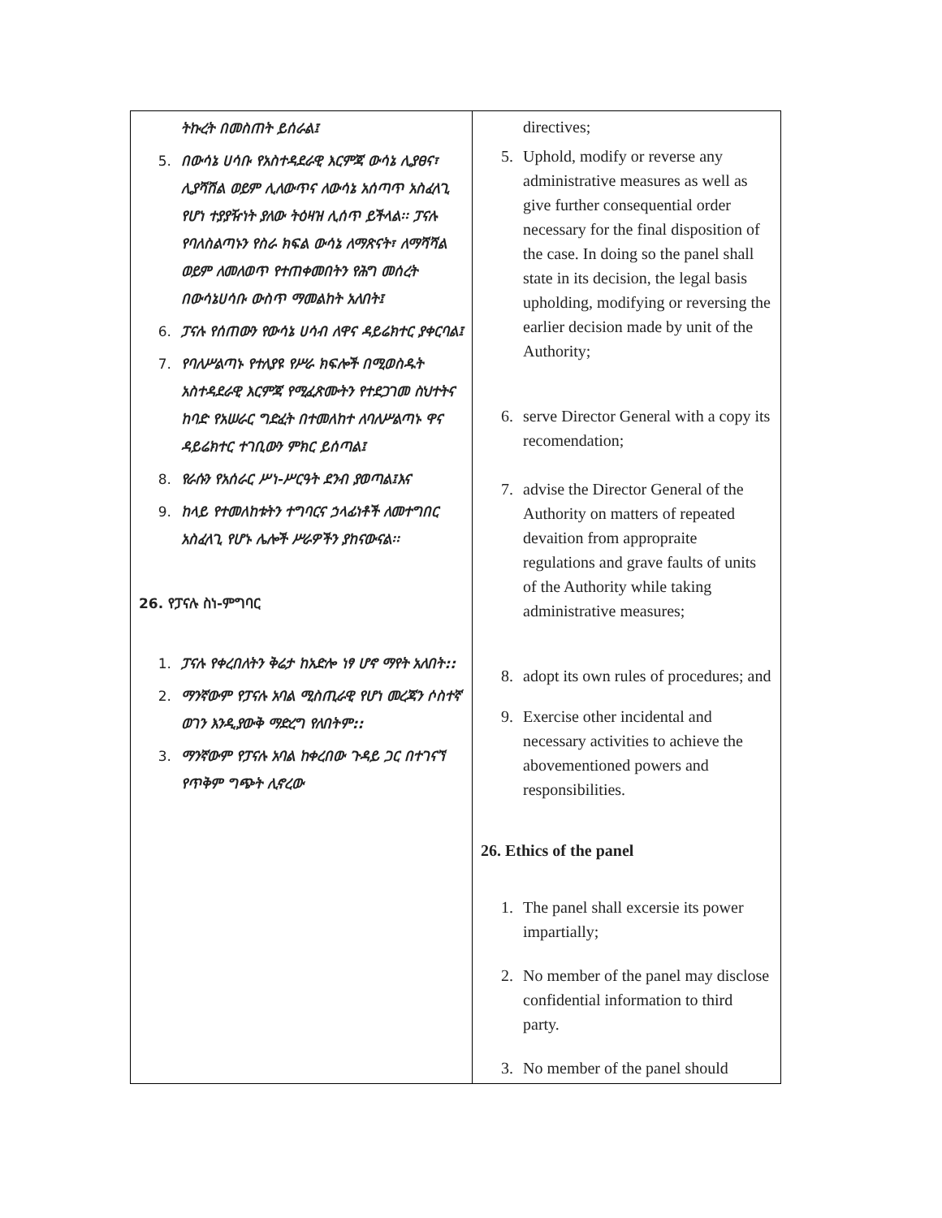| ትኩረት በመስጠት ይሰራል፤ 5. በውሳኔ ሀሳቡ የአስተዳደራዊ እርምጃ ውሳኔ ሊያፀና፣ ሊያሻሽል ወይም ሊለውጥና ለውሳኔ አሰጣጥ አስፈላጊ የሆነ ተያያዥነት ያለው ትዕዛዝ ሊሰጥ ይችላል፡፡ ፓናሉ የባለስልጣኑን የስራ ክፍል ውሳኔ ለማጽናት፣ ለማሻሻል ወይም ለመለወጥ የተጠቀመበትን የሕግ መሰረት በውሳኔሀሳቡ ውስጥ ማመልከት አለበት፤ 6. ፓናሉ የሰጠውን የውሳኔ ሀሳብ ለዋና ዳይሬክተር ያቀርባል፤ 7. የባለሥልጣኑ የተለያዩ የሥራ ክፍሎች በሚወስዱት አስተዳደራዊ እርምጃ የሚፈጽሙትን የተደጋገመ ስህተትና ከባድ የአሠራር ግድፈት በተመለከተ ለባለሥልጣኑ ዋና ዳይሬክተር ተገቢውን ምክር ይሰጣል፤ 8. የራሱን የአሰራር ሥነ-ሥርዓት ደንብ ያወጣል፤እና 9. ከላይ የተመለከቱትን ተግባርና ኃላፊነቶች ለመተግበር አስፈላጊ የሆኑ ሌሎች ሥራዎችን ያከናውናል፡፡ 26. የፓናሉ ስነ-ምግባር 1. ፓናሉ የቀረበለትን ቅሬታ ከአድሎ ነፃ ሆኖ ማየት አለበት:: 2. ማንኛውም የፓናሉ አባል ሚስጢራዊ የሆነ መረጃን ሶስተኛ ወገን እንዲያውቅ ማድረግ የለበትም:: 3. ማንኛውም የፓናሉ አባል ከቀረበው ጉዳይ ጋር በተገናኘ የጥቅም ግጭት ሊኖረው | directives; 5. Uphold, modify or reverse any administrative measures as well as give further consequential order necessary for the final disposition of the case. In doing so the panel shall state in its decision, the legal basis upholding, modifying or reversing the earlier decision made by unit of the Authority; 6. serve Director General with a copy its recomendation; 7. advise the Director General of the Authority on matters of repeated devaition from appropraite regulations and grave faults of units of the Authority while taking administrative measures; 8. adopt its own rules of procedures; and 9. Exercise other incidental and necessary activities to achieve the abovementioned powers and responsibilities. 26. Ethics of the panel 1. The panel shall excersie its power impartially; 2. No member of the panel may disclose confidential information to third party. 3. No member of the panel should |